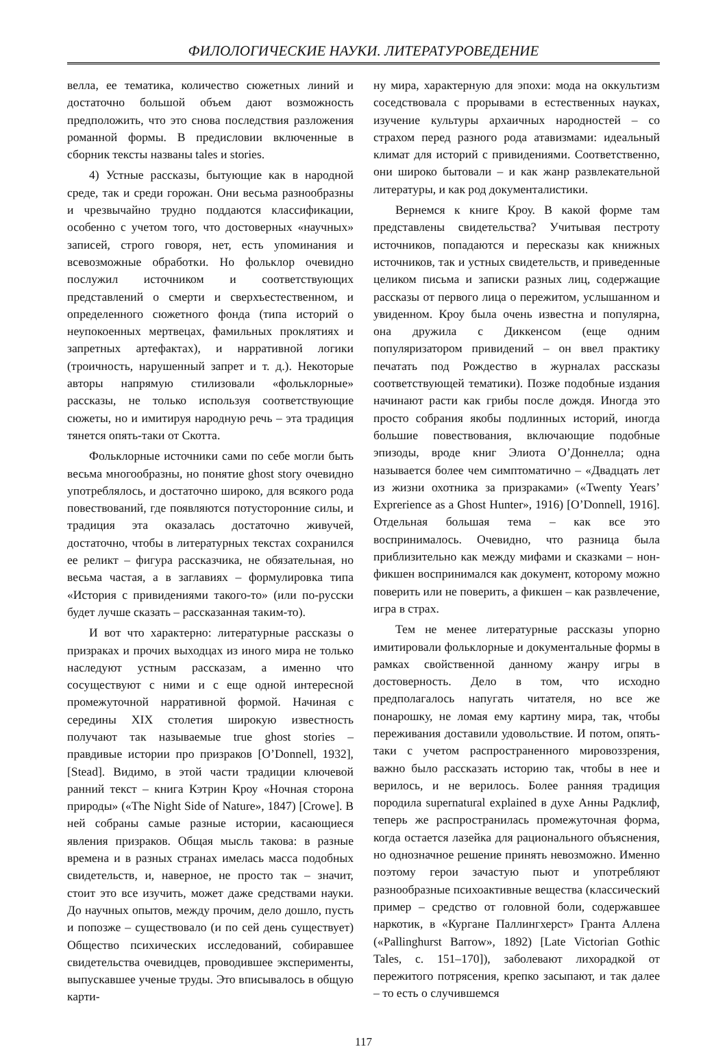ФИЛОЛОГИЧЕСКИЕ НАУКИ. ЛИТЕРАТУРОВЕДЕНИЕ
велла, ее тематика, количество сюжетных линий и достаточно большой объем дают возможность предположить, что это снова последствия разложения романной формы. В предисловии включенные в сборник тексты названы tales и stories.
4) Устные рассказы, бытующие как в народной среде, так и среди горожан. Они весьма разнообразны и чрезвычайно трудно поддаются классификации, особенно с учетом того, что достоверных «научных» записей, строго говоря, нет, есть упоминания и всевозможные обработки. Но фольклор очевидно послужил источником и соответствующих представлений о смерти и сверхъестественном, и определенного сюжетного фонда (типа историй о неупокоенных мертвецах, фамильных проклятиях и запретных артефактах), и нарративной логики (троичность, нарушенный запрет и т. д.). Некоторые авторы напрямую стилизовали «фольклорные» рассказы, не только используя соответствующие сюжеты, но и имитируя народную речь – эта традиция тянется опять-таки от Скотта.
Фольклорные источники сами по себе могли быть весьма многообразны, но понятие ghost story очевидно употреблялось, и достаточно широко, для всякого рода повествований, где появляются потусторонние силы, и традиция эта оказалась достаточно живучей, достаточно, чтобы в литературных текстах сохранился ее реликт – фигура рассказчика, не обязательная, но весьма частая, а в заглавиях – формулировка типа «История с привидениями такого-то» (или по-русски будет лучше сказать – рассказанная таким-то).
И вот что характерно: литературные рассказы о призраках и прочих выходцах из иного мира не только наследуют устным рассказам, а именно что сосуществуют с ними и с еще одной интересной промежуточной нарративной формой. Начиная с середины XIX столетия широкую известность получают так называемые true ghost stories – правдивые истории про призраков [O’Donnell, 1932], [Stead]. Видимо, в этой части традиции ключевой ранний текст – книга Кэтрин Кроу «Ночная сторона природы» («The Night Side of Nature», 1847) [Crowe]. В ней собраны самые разные истории, касающиеся явления призраков. Общая мысль такова: в разные времена и в разных странах имелась масса подобных свидетельств, и, наверное, не просто так – значит, стоит это все изучить, может даже средствами науки. До научных опытов, между прочим, дело дошло, пусть и попозже – существовало (и по сей день существует) Общество психических исследований, собиравшее свидетельства очевидцев, проводившее эксперименты, выпускавшее ученые труды. Это вписывалось в общую карти-
ну мира, характерную для эпохи: мода на оккультизм соседствовала с прорывами в естественных науках, изучение культуры архаичных народностей – со страхом перед разного рода атавизмами: идеальный климат для историй с привидениями. Соответственно, они широко бытовали – и как жанр развлекательной литературы, и как род документалистики.
Вернемся к книге Кроу. В какой форме там представлены свидетельства? Учитывая пестроту источников, попадаются и пересказы как книжных источников, так и устных свидетельств, и приведенные целиком письма и записки разных лиц, содержащие рассказы от первого лица о пережитом, услышанном и увиденном. Кроу была очень известна и популярна, она дружила с Диккенсом (еще одним популяризатором привидений – он ввел практику печатать под Рождество в журналах рассказы соответствующей тематики). Позже подобные издания начинают расти как грибы после дождя. Иногда это просто собрания якобы подлинных историй, иногда большие повествования, включающие подобные эпизоды, вроде книг Элиота О’Доннелла; одна называется более чем симптоматично – «Двадцать лет из жизни охотника за призраками» («Twenty Years’ Exprerience as a Ghost Hunter», 1916) [O’Donnell, 1916]. Отдельная большая тема – как все это воспринималось. Очевидно, что разница была приблизительно как между мифами и сказками – нон-фикшен воспринимался как документ, которому можно поверить или не поверить, а фикшен – как развлечение, игра в страх.
Тем не менее литературные рассказы упорно имитировали фольклорные и документальные формы в рамках свойственной данному жанру игры в достоверность. Дело в том, что исходно предполагалось напугать читателя, но все же понарошку, не ломая ему картину мира, так, чтобы переживания доставили удовольствие. И потом, опять-таки с учетом распространенного мировоззрения, важно было рассказать историю так, чтобы в нее и верилось, и не верилось. Более ранняя традиция породила supernatural explained в духе Анны Радклиф, теперь же распространилась промежуточная форма, когда остается лазейка для рационального объяснения, но однозначное решение принять невозможно. Именно поэтому герои зачастую пьют и употребляют разнообразные психоактивные вещества (классический пример – средство от головной боли, содержавшее наркотик, в «Кургане Паллингхерст» Гранта Аллена («Pallinghurst Barrow», 1892) [Late Victorian Gothic Tales, с. 151–170]), заболевают лихорадкой от пережитого потрясения, крепко засыпают, и так далее – то есть о случившемся
117